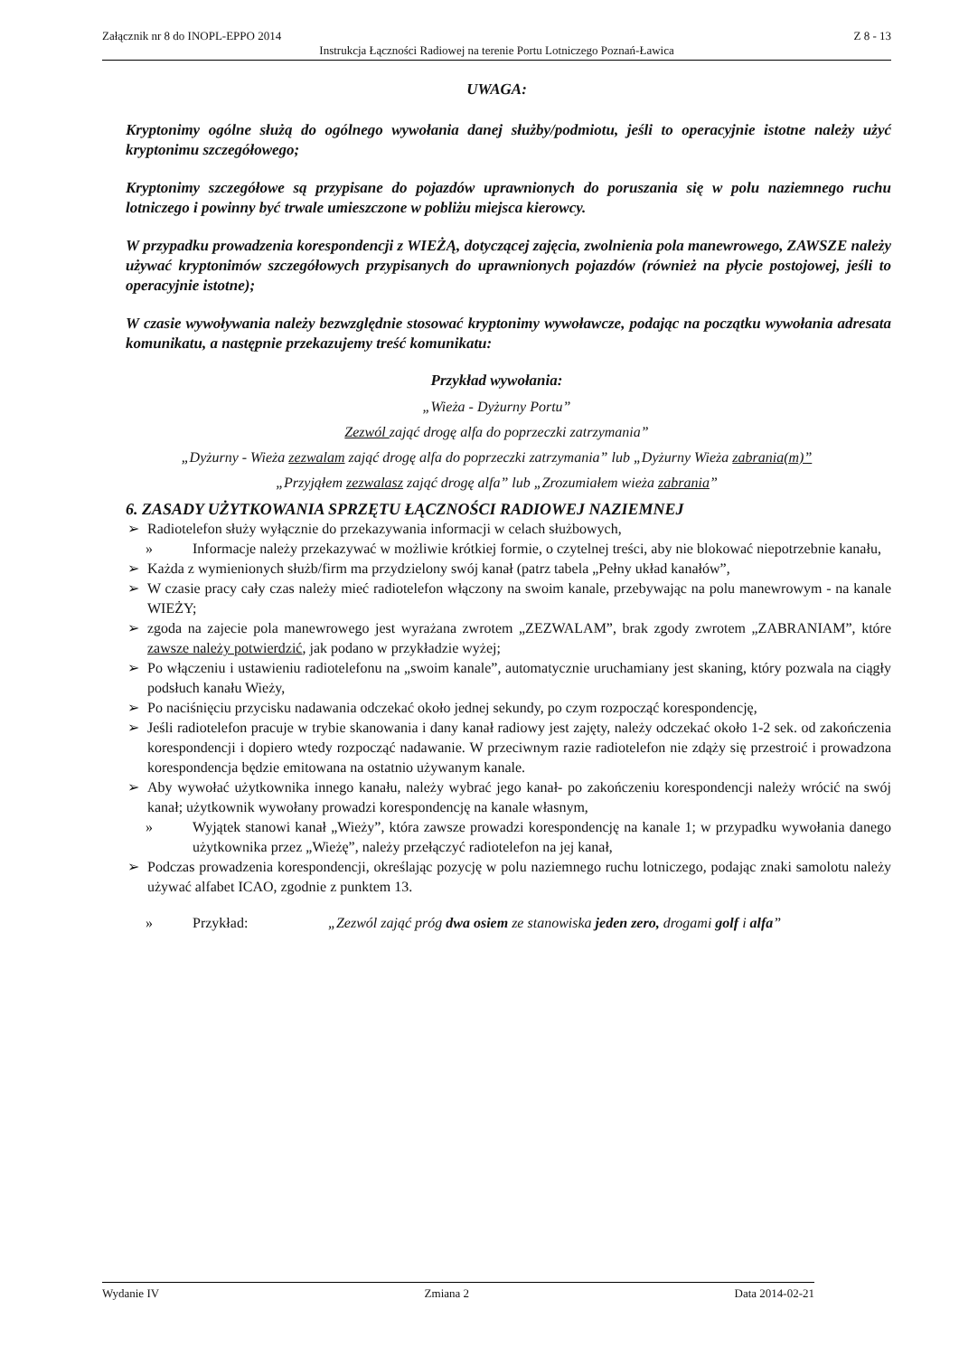Załącznik nr 8 do INOPL-EPPO 2014 Z 8 - 13
Instrukcja Łączności Radiowej na terenie Portu Lotniczego Poznań-Ławica
UWAGA:
Kryptonimy ogólne służą do ogólnego wywołania danej służby/podmiotu, jeśli to operacyjnie istotne należy użyć kryptonimu szczegółowego;
Kryptonimy szczegółowe są przypisane do pojazdów uprawnionych do poruszania się w polu naziemnego ruchu lotniczego i powinny być trwale umieszczone w pobliżu miejsca kierowcy.
W przypadku prowadzenia korespondencji z WIEŻĄ, dotyczącej zajęcia, zwolnienia pola manewrowego, ZAWSZE należy używać kryptonimów szczegółowych przypisanych do uprawnionych pojazdów (również na płycie postojowej, jeśli to operacyjnie istotne);
W czasie wywoływania należy bezwzględnie stosować kryptonimy wywoławcze, podając na początku wywołania adresata komunikatu, a następnie przekazujemy treść komunikatu:
Przykład wywołania:
„Wieża - Dyżurny Portu”
Zezwól zająć drogę alfa do poprzeczki zatrzymania”
„Dyżurny - Wieża zezwalam zająć drogę alfa do poprzeczki zatrzymania” lub „Dyżurny Wieża zabrania(m)”
„Przyjąłem zezwalasz zająć drogę alfa” lub „Zrozumiałem wieża zabrania”
6. ZASADY UŻYTKOWANIA SPRZĘTU ŁĄCZNOŚCI RADIOWEJ NAZIEMNEJ
➢ Radiotelefon służy wyłącznie do przekazywania informacji w celach służbowych,
» Informacje należy przekazywać w możliwie krótkiej formie, o czytelnej treści, aby nie blokować niepotrzebnie kanału,
➢ Każda z wymienionych służb/firm ma przydzielony swój kanał (patrz tabela „Pełny układ kanałów”,
➢ W czasie pracy cały czas należy mieć radiotelefon włączony na swoim kanale, przebywając na polu manewrowym - na kanale WIEŻY;
➢ zgoda na zajecie pola manewrowego jest wyrażana zwrotem „ZEZWALAM”, brak zgody zwrotem „ZABRANIAM”, które zawsze należy potwierdzić, jak podano w przykładzie wyżej;
➢ Po włączeniu i ustawieniu radiotelefonu na „swoim kanale”, automatycznie uruchamiany jest skaning, który pozwala na ciągły podsłuch kanału Wieży,
➢ Po naciśnięciu przycisku nadawania odczekać około jednej sekundy, po czym rozpocząć korespondencję,
➢ Jeśli radiotelefon pracuje w trybie skanowania i dany kanał radiowy jest zajęty, należy odczekać około 1-2 sek. od zakończenia korespondencji i dopiero wtedy rozpocząć nadawanie. W przeciwnym razie radiotelefon nie zdąży się przestroić i prowadzona korespondencja będzie emitowana na ostatnio używanym kanale.
➢ Aby wywołać użytkownika innego kanału, należy wybrać jego kanał- po zakończeniu korespondencji należy wrócić na swój kanał; użytkownik wywołany prowadzi korespondencję na kanale własnym,
» Wyjątek stanowi kanał „Wieży”, która zawsze prowadzi korespondencję na kanale 1; w przypadku wywołania danego użytkownika przez „Wieżę”, należy przełączyć radiotelefon na jej kanał,
➢ Podczas prowadzenia korespondencji, określając pozycję w polu naziemnego ruchu lotniczego, podając znaki samolotu należy używać alfabet ICAO, zgodnie z punktem 13.
» Przykład: „Zezwól zająć próg dwa osiem ze stanowiska jeden zero, drogami golf i alfa”
Wydanie IV Zmiana 2 Data 2014-02-21